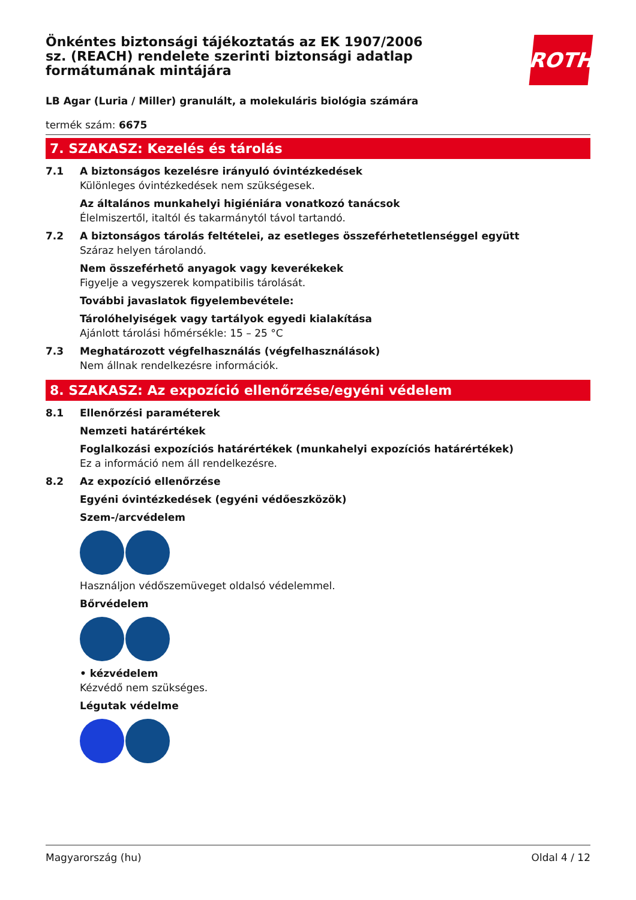Önkéntes biztonsági tájékoztatás az EK 1907/2006 sz. (REACH) rendelete szerinti biztonsági adatlap formátumának mintájára
ROTH
LB Agar (Luria / Miller) granulált, a molekuláris biológia számára
termék szám: 6675
7. SZAKASZ: Kezelés és tárolás
7.1 A biztonságos kezelésre irányuló óvintézkedések
Különleges óvintézkedések nem szükségesek.
Az általános munkahelyi higiéniára vonatkozó tanácsok
Élelmiszertől, italtól és takarmánytól távol tartandó.
7.2 A biztonságos tárolás feltételei, az esetleges összeférhetetlenséggel együtt
Száraz helyen tárolandó.
Nem összeférhető anyagok vagy keverékekek
Figyelje a vegyszerek kompatibilis tárolását.
További javaslatok figyelembevétele:
Tárolóhelyiségek vagy tartályok egyedi kialakítása
Ajánlott tárolási hőmérsékle: 15 – 25 °C
7.3 Meghatározott végfelhasználás (végfelhasználások)
Nem állnak rendelkezésre információk.
8. SZAKASZ: Az expozíció ellenőrzése/egyéni védelem
8.1 Ellenőrzési paraméterek
Nemzeti határértékek
Foglalkozási expozíciós határértékek (munkahelyi expozíciós határértékek)
Ez a információ nem áll rendelkezésre.
8.2 Az expozíció ellenőrzése
Egyéni óvintézkedések (egyéni védőeszközök)
Szem-/arcvédelem
Használjon védőszemüveget oldalsó védelemmel.
Bőrvédelem
• kézvédelem
Kézvédő nem szükséges.
Légutak védelme
Magyarország (hu) Oldal 4 / 12